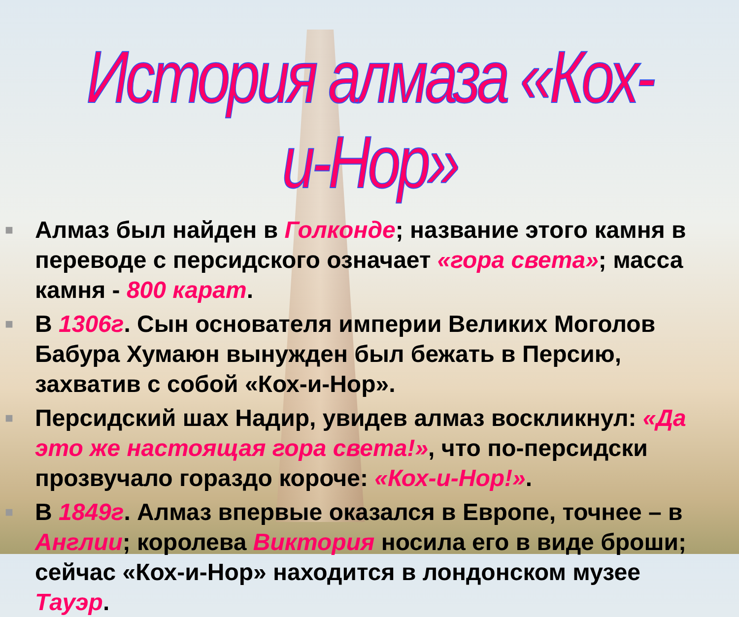История алмаза «Кох-и-Нор»
■ Алмаз был найден в Голконде; название этого камня в переводе с персидского означает «гора света»; масса камня - 800 карат.
■ В 1306г. Сын основателя империи Великих Моголов Бабура Хумаюн вынужден был бежать в Персию, захватив с собой «Кох-и-Нор».
■ Персидский шах Надир, увидев алмаз воскликнул: «Да это же настоящая гора света!», что по-персидски прозвучало гораздо короче: «Кох-и-Нор!».
■ В 1849г. Алмаз впервые оказался в Европе, точнее – в Англии; королева Виктория носила его в виде броши; сейчас «Кох-и-Нор» находится в лондонском музее Тауэр.